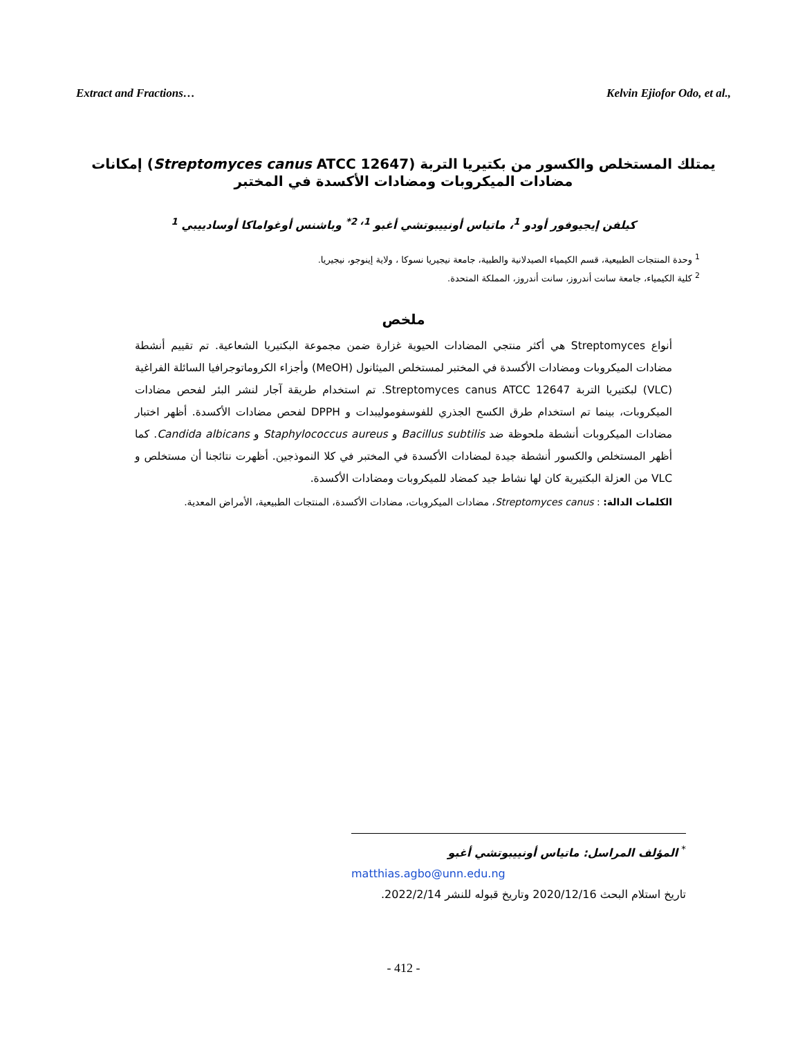Extract and Fractions… Kelvin Ejiofor Odo, et al.,
يمتلك المستخلص والكسور من بكتيريا التربة (Streptomyces canus ATCC 12647) إمكانات مضادات الميكروبات ومضادات الأكسدة في المختبر
كيلفن إيجيوفور أودو <sup>1</sup>، ماتياس أونييبوتشي أغبو <sup>1، 2*</sup> وباشنس أوغواماكا أوسادييبي <sup>1</sup>
<sup>1</sup> وحدة المنتجات الطبيعية، قسم الكيمياء الصيدلانية والطبية، جامعة نيجيريا نسوكا ، ولاية إينوجو، نيجيريا.
<sup>2</sup> كلية الكيمياء، جامعة سانت أندروز، سانت أندروز، المملكة المتحدة.
ملخص
أنواع Streptomyces هي أكثر منتجي المضادات الحيوية غزارة ضمن مجموعة البكتيريا الشعاعية. تم تقييم أنشطة مضادات الميكروبات ومضادات الأكسدة في المختبر لمستخلص الميثانول (MeOH) وأجزاء الكروماتوجرافيا السائلة الفراغية (VLC) لبكتيريا التربة Streptomyces canus ATCC 12647. تم استخدام طريقة آجار لنشر البئر لفحص مضادات الميكروبات، بينما تم استخدام طرق الكسح الجذري للفوسفوموليبدات و DPPH لفحص مضادات الأكسدة. أظهر اختبار مضادات الميكروبات أنشطة ملحوظة ضد Bacillus subtilis و Staphylococcus aureus و Candida albicans. كما أظهر المستخلص والكسور أنشطة جيدة لمضادات الأكسدة في المختبر في كلا النموذجين. أظهرت نتائجنا أن مستخلص و VLC من العزلة البكتيرية كان لها نشاط جيد كمضاد للميكروبات ومضادات الأكسدة.
الكلمات الدالة: : Streptomyces canus، مضادات الميكروبات، مضادات الأكسدة، المنتجات الطبيعية، الأمراض المعدية.
<sup>*</sup> المؤلف المراسل: ماتياس أونييبوتشي أغبو
matthias.agbo@unn.edu.ng
تاريخ استلام البحث 2020/12/16 وتاريخ قبوله للنشر 2022/2/14.
- 412 -